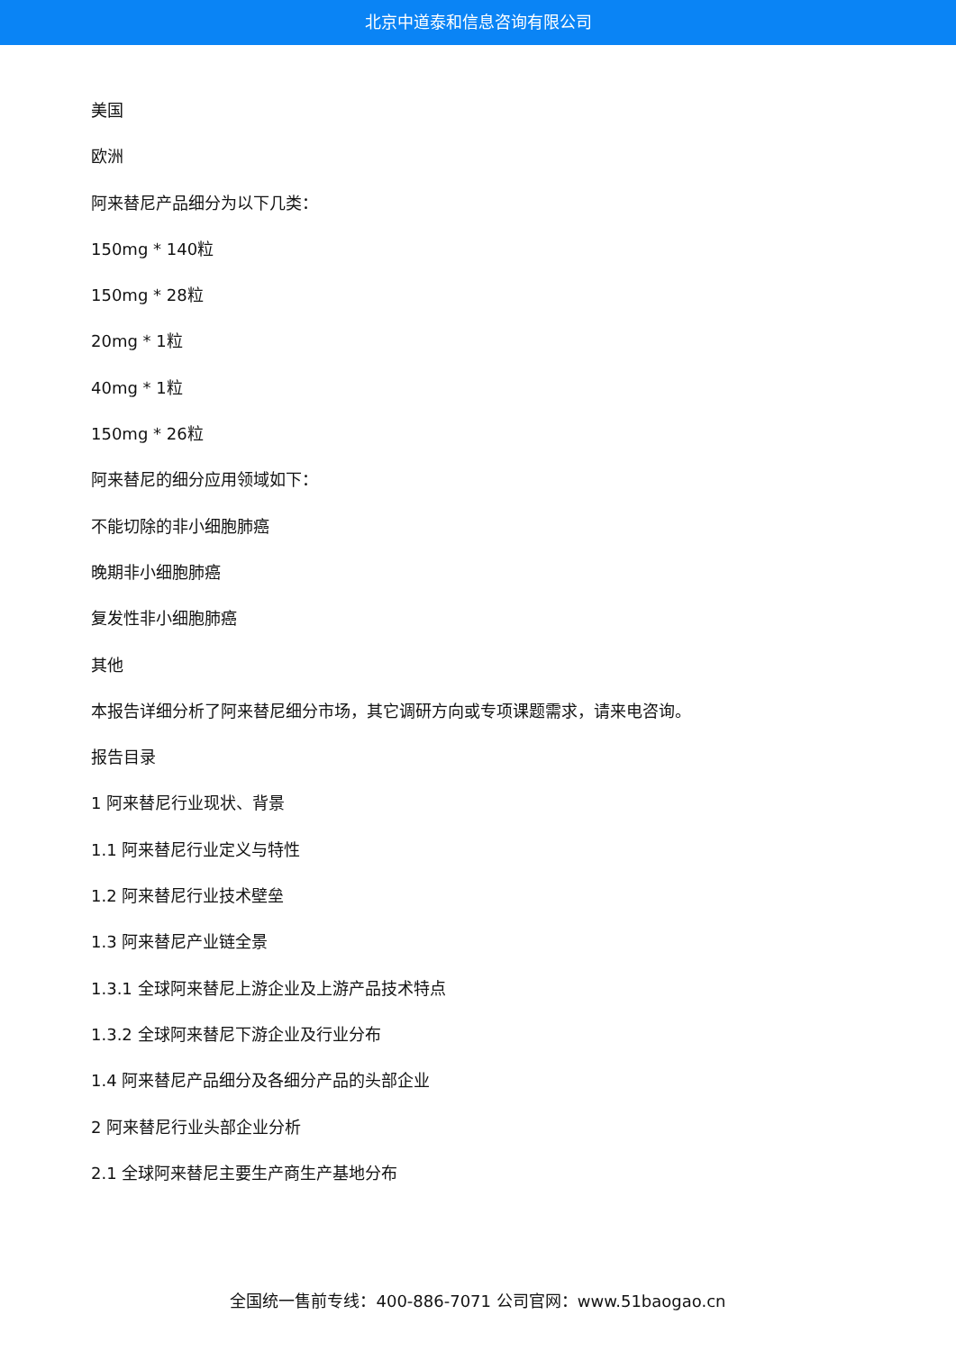北京中道泰和信息咨询有限公司
美国
欧洲
阿来替尼产品细分为以下几类：
150mg * 140粒
150mg * 28粒
20mg * 1粒
40mg * 1粒
150mg * 26粒
阿来替尼的细分应用领域如下：
不能切除的非小细胞肺癌
晚期非小细胞肺癌
复发性非小细胞肺癌
其他
本报告详细分析了阿来替尼细分市场，其它调研方向或专项课题需求，请来电咨询。
报告目录
1 阿来替尼行业现状、背景
1.1 阿来替尼行业定义与特性
1.2 阿来替尼行业技术壁垒
1.3 阿来替尼产业链全景
1.3.1 全球阿来替尼上游企业及上游产品技术特点
1.3.2 全球阿来替尼下游企业及行业分布
1.4 阿来替尼产品细分及各细分产品的头部企业
2 阿来替尼行业头部企业分析
2.1 全球阿来替尼主要生产商生产基地分布
全国统一售前专线：400-886-7071 公司官网：www.51baogao.cn